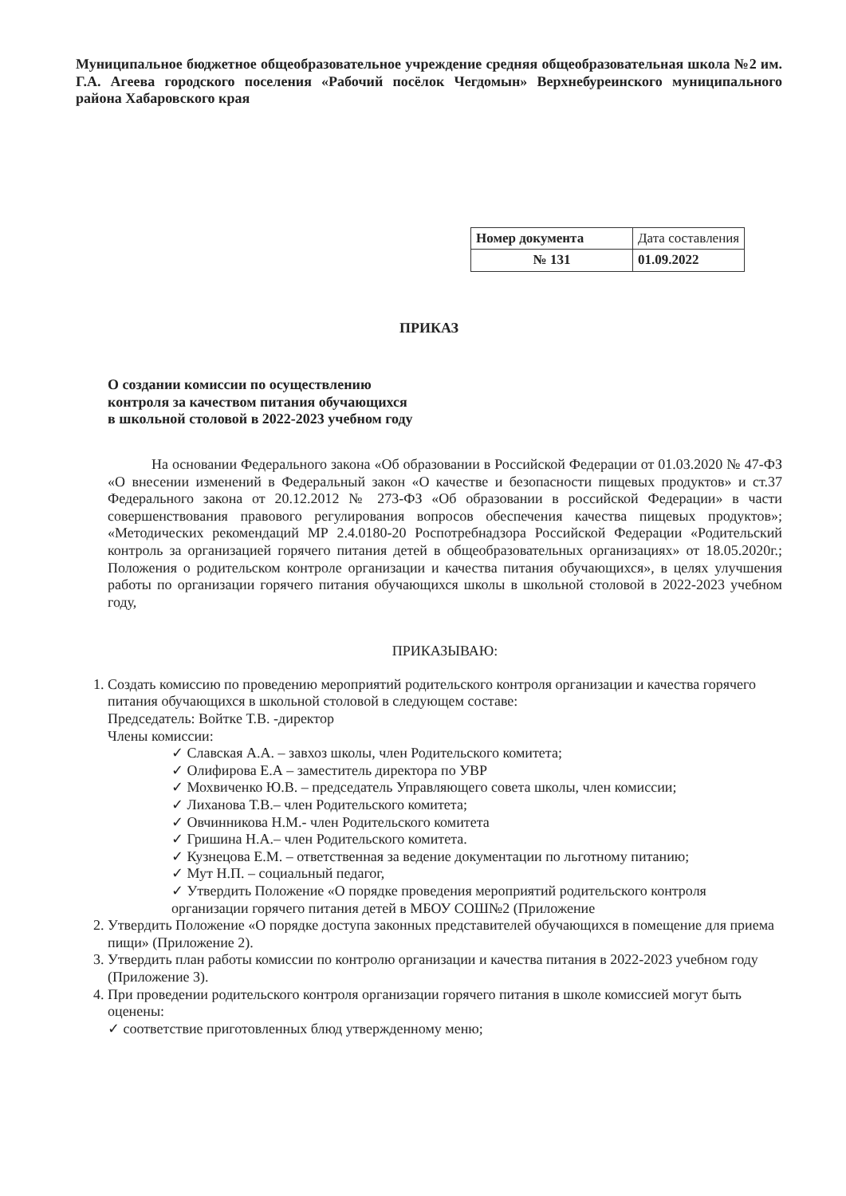Муниципальное бюджетное общеобразовательное учреждение средняя общеобразовательная школа №2 им. Г.А. Агеева городского поселения «Рабочий посёлок Чегдомын» Верхнебуреинского муниципального района Хабаровского края
| Номер документа | Дата составления |
| № 131 | 01.09.2022 |
ПРИКАЗ
О создании комиссии по осуществлению
контроля за качеством питания обучающихся
в школьной столовой в 2022-2023 учебном году
На основании Федерального закона «Об образовании в Российской Федерации от 01.03.2020 № 47-ФЗ «О внесении изменений в Федеральный закон «О качестве и безопасности пищевых продуктов» и ст.37 Федерального закона от 20.12.2012 № 273-ФЗ «Об образовании в российской Федерации» в части совершенствования правового регулирования вопросов обеспечения качества пищевых продуктов»; «Методических рекомендаций МР 2.4.0180-20 Роспотребнадзора Российской Федерации «Родительский контроль за организацией горячего питания детей в общеобразовательных организациях» от 18.05.2020г.; Положения о родительском контроле организации и качества питания обучающихся», в целях улучшения работы по организации горячего питания обучающихся школы в школьной столовой в 2022-2023 учебном году,
ПРИКАЗЫВАЮ:
1. Создать комиссию по проведению мероприятий родительского контроля организации и качества горячего питания обучающихся в школьной столовой в следующем составе:
Председатель: Войтке Т.В. -директор
Члены комиссии:
✓ Славская А.А. – завхоз школы, член Родительского комитета;
✓ Олифирова Е.А – заместитель директора по УВР
✓ Мохвиченко Ю.В. – председатель Управляющего совета школы, член комиссии;
✓ Лиханова Т.В.– член Родительского комитета;
✓ Овчинникова Н.М.- член Родительского комитета
✓ Гришина Н.А.– член Родительского комитета.
✓ Кузнецова Е.М. – ответственная за ведение документации по льготному питанию;
✓ Мут Н.П. – социальный педагог,
✓ Утвердить Положение «О порядке проведения мероприятий родительского контроля организации горячего питания детей в МБОУ СОШ№2 (Приложение
2. Утвердить Положение «О порядке доступа законных представителей обучающихся в помещение для приема пищи» (Приложение 2).
3. Утвердить план работы комиссии по контролю организации и качества питания в 2022-2023 учебном году (Приложение 3).
4. При проведении родительского контроля организации горячего питания в школе комиссией могут быть оценены:
✓ соответствие приготовленных блюд утвержденному меню;